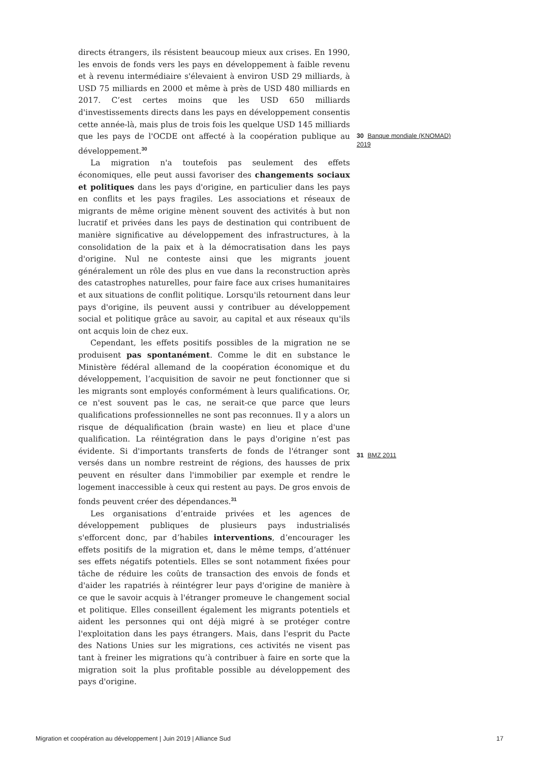directs étrangers, ils résistent beaucoup mieux aux crises. En 1990, les envois de fonds vers les pays en développement à faible revenu et à revenu intermédiaire s'élevaient à environ USD 29 milliards, à USD 75 milliards en 2000 et même à près de USD 480 milliards en 2017. C’est certes moins que les USD 650 milliards d'investissements directs dans les pays en développement consentis cette année-là, mais plus de trois fois les quelque USD 145 milliards que les pays de l'OCDE ont affecté à la coopération publique au développement.<sup>30</sup>
La migration n'a toutefois pas seulement des effets économiques, elle peut aussi favoriser des changements sociaux et politiques dans les pays d'origine, en particulier dans les pays en conflits et les pays fragiles. Les associations et réseaux de migrants de même origine mènent souvent des activités à but non lucratif et privées dans les pays de destination qui contribuent de manière significative au développement des infrastructures, à la consolidation de la paix et à la démocratisation dans les pays d'origine. Nul ne conteste ainsi que les migrants jouent généralement un rôle des plus en vue dans la reconstruction après des catastrophes naturelles, pour faire face aux crises humanitaires et aux situations de conflit politique. Lorsqu'ils retournent dans leur pays d'origine, ils peuvent aussi y contribuer au développement social et politique grâce au savoir, au capital et aux réseaux qu'ils ont acquis loin de chez eux.
Cependant, les effets positifs possibles de la migration ne se produisent pas spontanément. Comme le dit en substance le Ministère fédéral allemand de la coopération économique et du développement, l’acquisition de savoir ne peut fonctionner que si les migrants sont employés conformément à leurs qualifications. Or, ce n'est souvent pas le cas, ne serait-ce que parce que leurs qualifications professionnelles ne sont pas reconnues. Il y a alors un risque de déqualification (brain waste) en lieu et place d'une qualification. La réintégration dans le pays d'origine n’est pas évidente. Si d'importants transferts de fonds de l'étranger sont versés dans un nombre restreint de régions, des hausses de prix peuvent en résulter dans l'immobilier par exemple et rendre le logement inaccessible à ceux qui restent au pays. De gros envois de fonds peuvent créer des dépendances.<sup>31</sup>
Les organisations d’entraide privées et les agences de développement publiques de plusieurs pays industrialisés s'efforcent donc, par d’habiles interventions, d’encourager les effets positifs de la migration et, dans le même temps, d’atténuer ses effets négatifs potentiels. Elles se sont notamment fixées pour tâche de réduire les coûts de transaction des envois de fonds et d'aider les rapatriés à réintégrer leur pays d'origine de manière à ce que le savoir acquis à l'étranger promeuve le changement social et politique. Elles conseillent également les migrants potentiels et aident les personnes qui ont déjà migré à se protéger contre l'exploitation dans les pays étrangers. Mais, dans l'esprit du Pacte des Nations Unies sur les migrations, ces activités ne visent pas tant à freiner les migrations qu’à contribuer à faire en sorte que la migration soit la plus profitable possible au développement des pays d'origine.
30 Banque mondiale (KNOMAD) 2019
31 BMZ 2011
Migration et coopération au développement | Juin 2019 | Alliance Sud 17